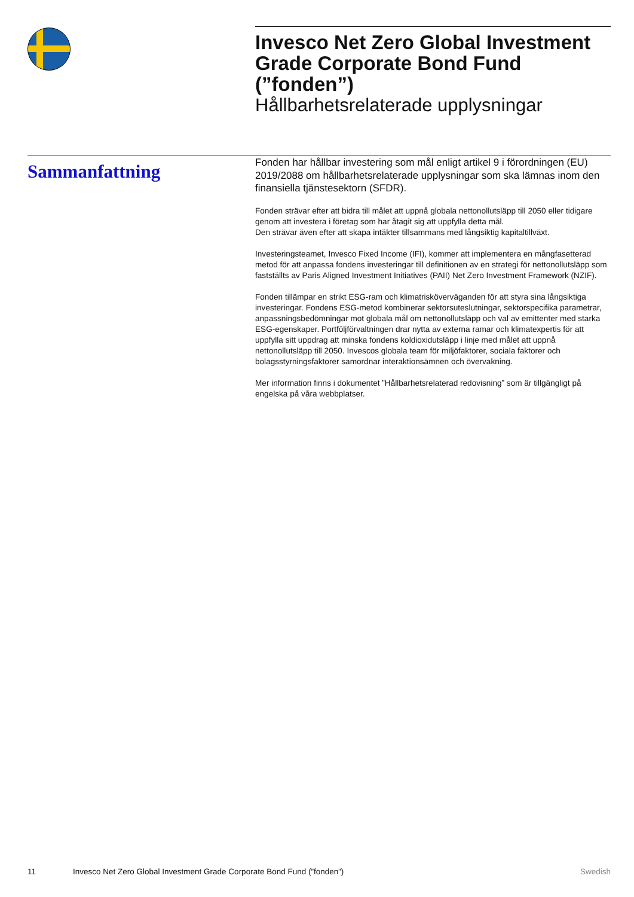Invesco Net Zero Global Investment Grade Corporate Bond Fund (”fonden”)
Hållbarhetsrelaterade upplysningar
Sammanfattning
Fonden har hållbar investering som mål enligt artikel 9 i förordningen (EU) 2019/2088 om hållbarhetsrelaterade upplysningar som ska lämnas inom den finansiella tjänstesektorn (SFDR).
Fonden strävar efter att bidra till målet att uppnå globala nettonollutsläpp till 2050 eller tidigare genom att investera i företag som har åtagit sig att uppfylla detta mål.
Den strävar även efter att skapa intäkter tillsammans med långsiktig kapitaltillväxt.
Investeringsteamet, Invesco Fixed Income (IFI), kommer att implementera en mångfasetterad metod för att anpassa fondens investeringar till definitionen av en strategi för nettonollutsläpp som fastställts av Paris Aligned Investment Initiatives (PAII) Net Zero Investment Framework (NZIF).
Fonden tillämpar en strikt ESG-ram och klimatrisköverväganden för att styra sina långsiktiga investeringar. Fondens ESG-metod kombinerar sektorsuteslutningar, sektorspecifika parametrar, anpassningsbedömningar mot globala mål om nettonollutsläpp och val av emittenter med starka ESG-egenskaper. Portföljförvaltningen drar nytta av externa ramar och klimatexpertis för att uppfylla sitt uppdrag att minska fondens koldioxidutsläpp i linje med målet att uppnå nettonollutsläpp till 2050. Invescos globala team för miljöfaktorer, sociala faktorer och bolagsstyrningsfaktorer samordnar interaktionsämnen och övervakning.
Mer information finns i dokumentet ”Hållbarhetsrelaterad redovisning” som är tillgängligt på engelska på våra webbplatser.
11 Invesco Net Zero Global Investment Grade Corporate Bond Fund (”fonden”) Swedish